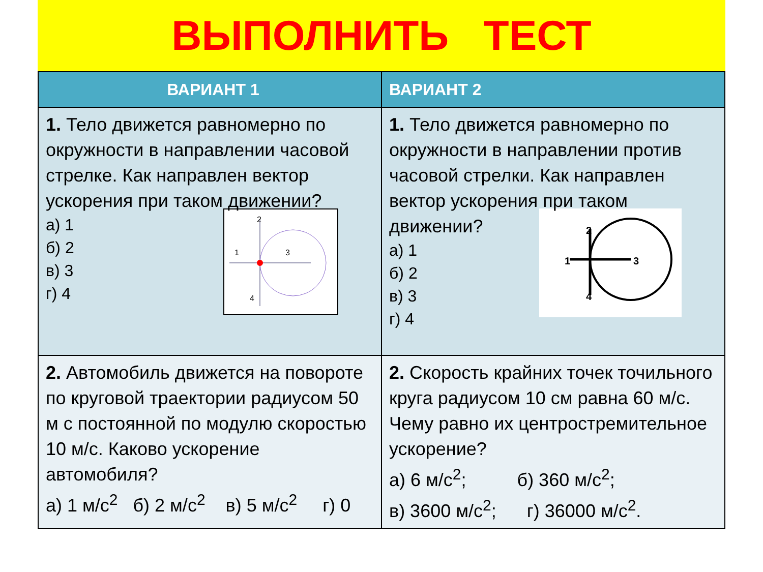ВЫПОЛНИТЬ ТЕСТ
| ВАРИАНТ 1 | ВАРИАНТ 2 |
| --- | --- |
| 1. Тело движется равномерно по окружности в направлении часовой стрелке. Как направлен вектор ускорения при таком движении? 1 2 3 4 а) 1 б) 2 в) 3 г) 4 | 1. Тело движется равномерно по окружности в направлении против часовой стрелки. Как направлен вектор ускорения при таком движении? 1 2 3 4 а) 1 б) 2 в) 3 г) 4 |
| 2. Автомобиль движется на повороте по круговой траектории радиусом 50 м с постоянной по модулю скоростью 10 м/с. Каково ускорение автомобиля? а) 1 м/с<sup>2</sup> б) 2 м/с<sup>2</sup> в) 5 м/с<sup>2</sup> г) 0 | 2. Скорость крайних точек точильного круга радиусом 10 см равна 60 м/с. Чему равно их центростремительное ускорение? а) 6 м/с<sup>2</sup>; б) 360 м/с<sup>2</sup>; в) 3600 м/с<sup>2</sup>; г) 36000 м/с<sup>2</sup>. |